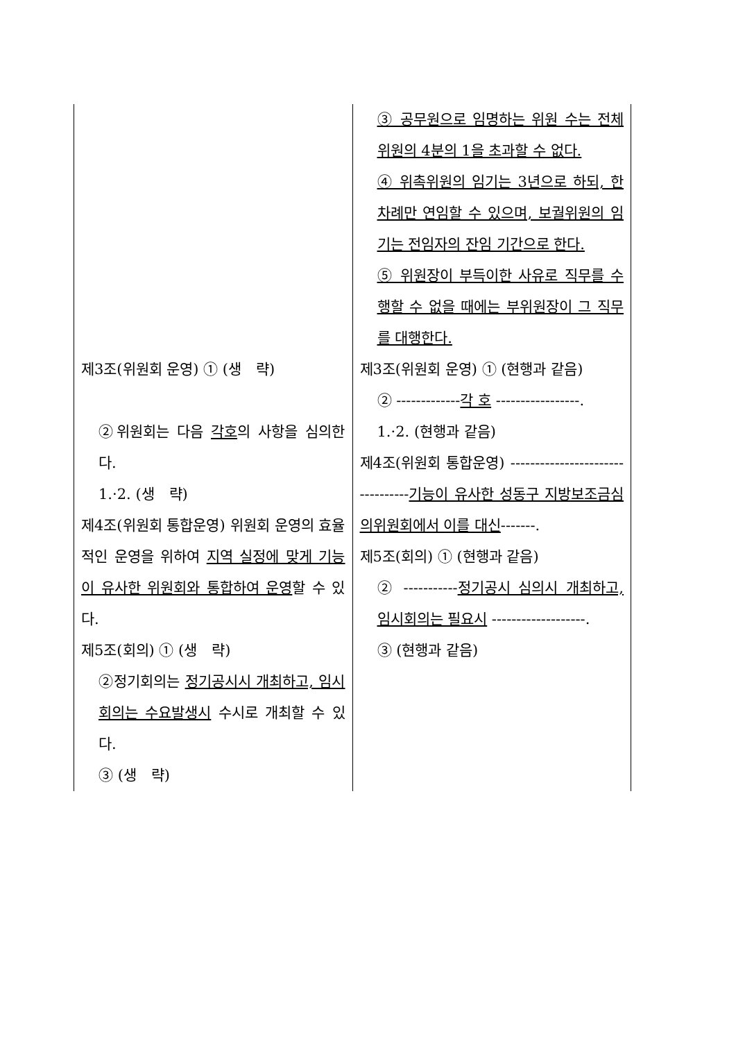| | ③ 공무원으로 임명하는 위원 수는 전체 위원의 4분의 1을 초과할 수 없다. ④ 위촉위원의 임기는 3년으로 하되, 한 차례만 연임할 수 있으며, 보궐위원의 임기는 전임자의 잔임 기간으로 한다. ⑤ 위원장이 부득이한 사유로 직무를 수행할 수 없을 때에는 부위원장이 그 직무를 대행한다. |
| 제3조(위원회 운영) ① (생 략) ②위원회는 다음 각호 의 사항을 심의한다. 1.·2. (생 략) 제4조(위원회 통합운영) 위원회 운영의 효율적인 운영을 위하여 지역 실정에 맞게 기능이 유사한 위원회와 통합하여 운영 할 수 있다. 제5조(회의) ① (생 략) ②정기회의는 정기공시시 개최하고, 임시회의는 수요발생시 수시로 개최할 수 있다. ③ (생 략) | 제3조(위원회 운영) ① (현행과 같음) ② ------------- 각 호 -----------------. 1.·2. (현행과 같음) 제4조(위원회 통합운영) --------------------------------- 기능이 유사한 성동구 지방보조금심의위원회에서 이를 대신 -------. 제5조(회의) ① (현행과 같음) ② ----------- 정기공시 심의시 개최하고, 임시회의는 필요시 -------------------. ③ (현행과 같음) |